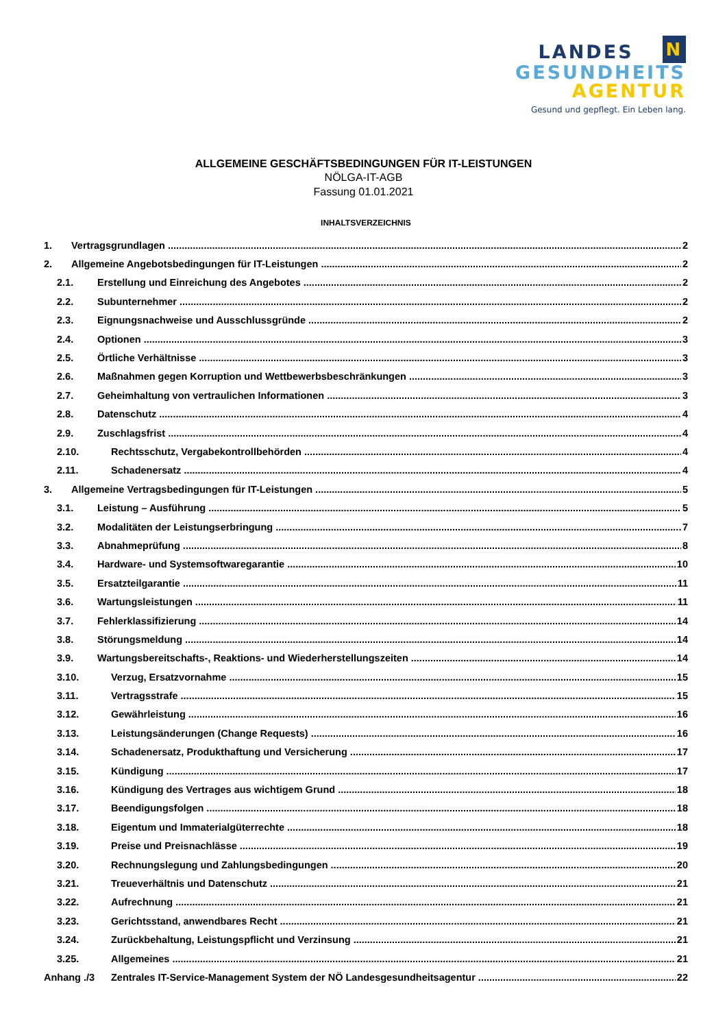LANDES N
GESUNDHEITS
AGENTUR
Gesund und gepflegt. Ein Leben lang.
ALLGEMEINE GESCHÄFTSBEDINGUNGEN FÜR IT-LEISTUNGEN
NÖLGA-IT-AGB
Fassung 01.01.2021
INHALTSVERZEICHNIS
1. Vertragsgrundlagen 2
2. Allgemeine Angebotsbedingungen für IT-Leistungen 2
2.1. Erstellung und Einreichung des Angebotes 2
2.2. Subunternehmer 2
2.3. Eignungsnachweise und Ausschlussgründe 2
2.4. Optionen 3
2.5. Örtliche Verhältnisse 3
2.6. Maßnahmen gegen Korruption und Wettbewerbsbeschränkungen 3
2.7. Geheimhaltung von vertraulichen Informationen 3
2.8. Datenschutz 4
2.9. Zuschlagsfrist 4
2.10. Rechtsschutz, Vergabekontrollbehörden 4
2.11. Schadenersatz 4
3. Allgemeine Vertragsbedingungen für IT-Leistungen 5
3.1. Leistung – Ausführung 5
3.2. Modalitäten der Leistungserbringung 7
3.3. Abnahmeprüfung 8
3.4. Hardware- und Systemsoftwaregarantie 10
3.5. Ersatzteilgarantie 11
3.6. Wartungsleistungen 11
3.7. Fehlerklassifizierung 14
3.8. Störungsmeldung 14
3.9. Wartungsbereitschafts-, Reaktions- und Wiederherstellungszeiten 14
3.10. Verzug, Ersatzvornahme 15
3.11. Vertragsstrafe 15
3.12. Gewährleistung 16
3.13. Leistungsänderungen (Change Requests) 16
3.14. Schadenersatz, Produkthaftung und Versicherung 17
3.15. Kündigung 17
3.16. Kündigung des Vertrages aus wichtigem Grund 18
3.17. Beendigungsfolgen 18
3.18. Eigentum und Immaterialgüterrechte 18
3.19. Preise und Preisnachlässe 19
3.20. Rechnungslegung und Zahlungsbedingungen 20
3.21. Treueverhältnis und Datenschutz 21
3.22. Aufrechnung 21
3.23. Gerichtsstand, anwendbares Recht 21
3.24. Zurückbehaltung, Leistungspflicht und Verzinsung 21
3.25. Allgemeines 21
Anhang ./3 Zentrales IT-Service-Management System der NÖ Landesgesundheitsagentur 22